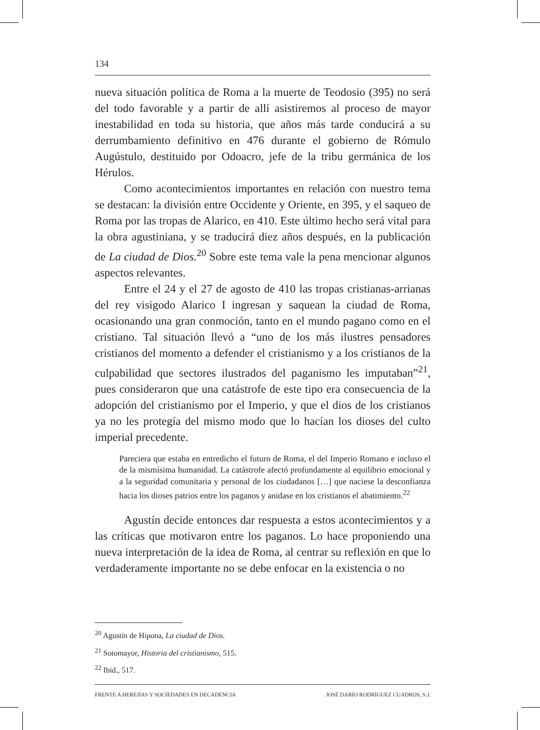134
nueva situación política de Roma a la muerte de Teodosio (395) no será del todo favorable y a partir de allí asistiremos al proceso de mayor inestabilidad en toda su historia, que años más tarde conducirá a su derrumbamiento definitivo en 476 durante el gobierno de Rómulo Augústulo, destituido por Odoacro, jefe de la tribu germánica de los Hérulos.
Como acontecimientos importantes en relación con nuestro tema se destacan: la división entre Occidente y Oriente, en 395, y el saqueo de Roma por las tropas de Alarico, en 410. Este último hecho será vital para la obra agustiniana, y se traducirá diez años después, en la publicación de La ciudad de Dios.<sup>20</sup> Sobre este tema vale la pena mencionar algunos aspectos relevantes.
Entre el 24 y el 27 de agosto de 410 las tropas cristianas-arrianas del rey visigodo Alarico I ingresan y saquean la ciudad de Roma, ocasionando una gran conmoción, tanto en el mundo pagano como en el cristiano. Tal situación llevó a “uno de los más ilustres pensadores cristianos del momento a defender el cristianismo y a los cristianos de la culpabilidad que sectores ilustrados del paganismo les imputaban”<sup>21</sup>, pues consideraron que una catástrofe de este tipo era consecuencia de la adopción del cristianismo por el Imperio, y que el dios de los cristianos ya no les protegía del mismo modo que lo hacían los dioses del culto imperial precedente.
Pareciera que estaba en entredicho el futuro de Roma, el del Imperio Romano e incluso el de la mismísima humanidad. La catástrofe afectó profundamente al equilibrio emocional y a la seguridad comunitaria y personal de los ciudadanos […] que naciese la desconfianza hacia los dioses patrios entre los paganos y anidase en los cristianos el abatimiento.<sup>22</sup>
Agustín decide entonces dar respuesta a estos acontecimientos y a las críticas que motivaron entre los paganos. Lo hace proponiendo una nueva interpretación de la idea de Roma, al centrar su reflexión en que lo verdaderamente importante no se debe enfocar en la existencia o no
<sup>20</sup> Agustín de Hipona, La ciudad de Dios.
<sup>21</sup> Sotomayor, Historia del cristianismo, 515.
<sup>22</sup> Ibid., 517.
FRENTE A HEREJÍAS Y SOCIEDADES EN DECADENCIA JOSÉ DARÍO RODRÍGUEZ CUADROS, S.J.